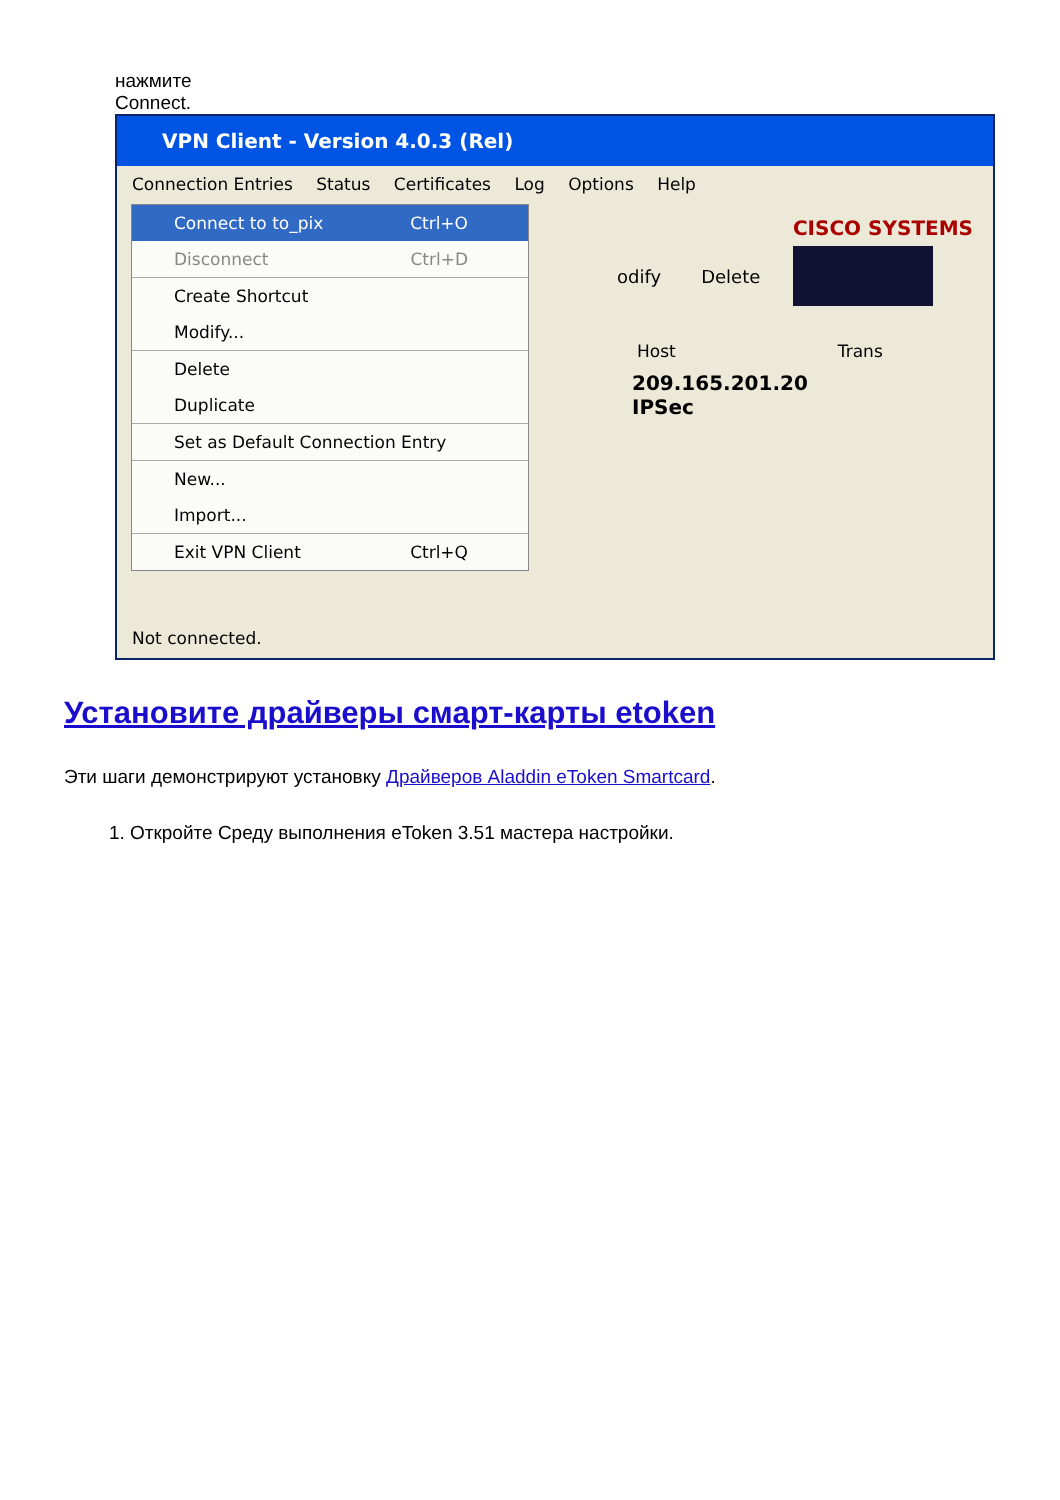нажмите
Connect.
VPN Client - Version 4.0.3 (Rel)
Connection Entries Status Certificates Log Options Help
Connect to to_pix Ctrl+O
Disconnect Ctrl+D
Create Shortcut
Modify...
Delete
Duplicate
Set as Default Connection Entry
New...
Import...
Exit VPN Client Ctrl+Q
odify Delete
CISCO SYSTEMS
Host Trans
209.165.201.20 IPSec
Not connected.
Установите драйверы смарт-карты etoken
Эти шаги демонстрируют установку Драйверов Aladdin eToken Smartcard.
1. Откройте Среду выполнения eToken 3.51 мастера настройки.